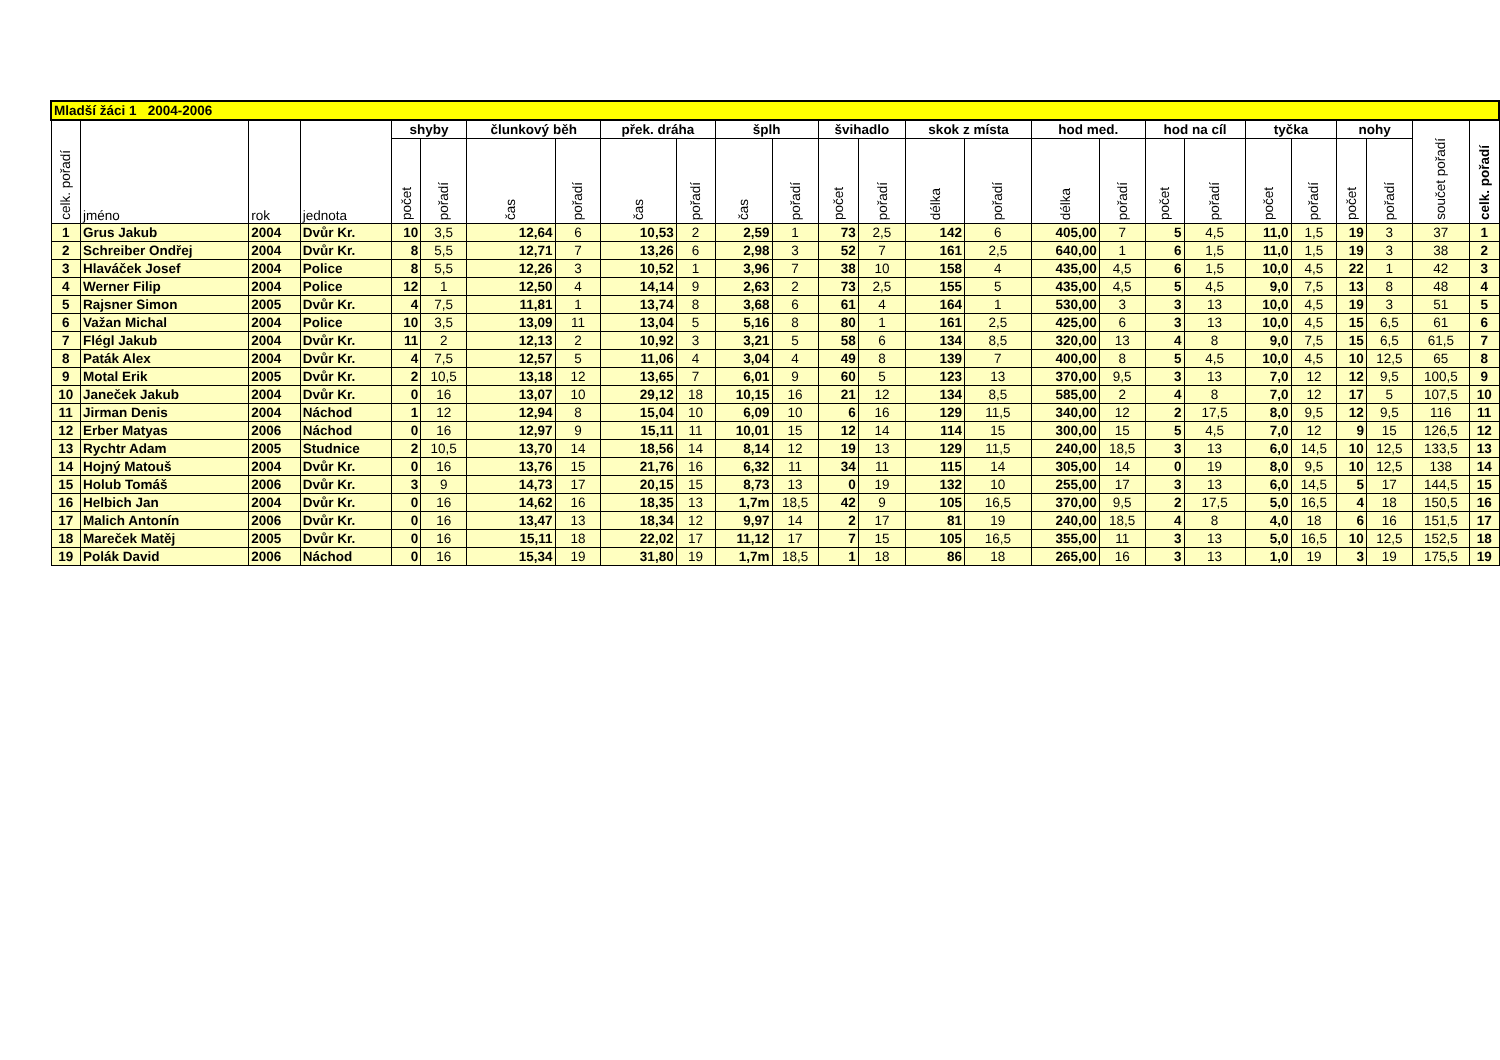| Mladší žáci 1 2004-2006 | | | | | | | | | | | | | | | | | | | | | | | | | |
| celk. pořadí | jméno | rok | jednota | shyby | | člunkový běh | | přek. dráha | | šplh | | švihadlo | | skok z místa | | hod med. | | hod na cíl | | tyčka | | nohy | | součet pořadí | celk. pořadí |
| | | | | počet | pořadí | čas | pořadí | čas | pořadí | čas | pořadí | počet | pořadí | délka | pořadí | délka | pořadí | počet | pořadí | počet | pořadí | počet | pořadí | | |
| 1 | Grus Jakub | 2004 | Dvůr Kr. | 10 | 3,5 | 12,64 | 6 | 10,53 | 2 | 2,59 | 1 | 73 | 2,5 | 142 | 6 | 405,00 | 7 | 5 | 4,5 | 11,0 | 1,5 | 19 | 3 | 37 | 1 |
| 2 | Schreiber Ondřej | 2004 | Dvůr Kr. | 8 | 5,5 | 12,71 | 7 | 13,26 | 6 | 2,98 | 3 | 52 | 7 | 161 | 2,5 | 640,00 | 1 | 6 | 1,5 | 11,0 | 1,5 | 19 | 3 | 38 | 2 |
| 3 | Hlaváček Josef | 2004 | Police | 8 | 5,5 | 12,26 | 3 | 10,52 | 1 | 3,96 | 7 | 38 | 10 | 158 | 4 | 435,00 | 4,5 | 6 | 1,5 | 10,0 | 4,5 | 22 | 1 | 42 | 3 |
| 4 | Werner Filip | 2004 | Police | 12 | 1 | 12,50 | 4 | 14,14 | 9 | 2,63 | 2 | 73 | 2,5 | 155 | 5 | 435,00 | 4,5 | 5 | 4,5 | 9,0 | 7,5 | 13 | 8 | 48 | 4 |
| 5 | Rajsner Simon | 2005 | Dvůr Kr. | 4 | 7,5 | 11,81 | 1 | 13,74 | 8 | 3,68 | 6 | 61 | 4 | 164 | 1 | 530,00 | 3 | 3 | 13 | 10,0 | 4,5 | 19 | 3 | 51 | 5 |
| 6 | Važan Michal | 2004 | Police | 10 | 3,5 | 13,09 | 11 | 13,04 | 5 | 5,16 | 8 | 80 | 1 | 161 | 2,5 | 425,00 | 6 | 3 | 13 | 10,0 | 4,5 | 15 | 6,5 | 61 | 6 |
| 7 | Flégl Jakub | 2004 | Dvůr Kr. | 11 | 2 | 12,13 | 2 | 10,92 | 3 | 3,21 | 5 | 58 | 6 | 134 | 8,5 | 320,00 | 13 | 4 | 8 | 9,0 | 7,5 | 15 | 6,5 | 61,5 | 7 |
| 8 | Paták Alex | 2004 | Dvůr Kr. | 4 | 7,5 | 12,57 | 5 | 11,06 | 4 | 3,04 | 4 | 49 | 8 | 139 | 7 | 400,00 | 8 | 5 | 4,5 | 10,0 | 4,5 | 10 | 12,5 | 65 | 8 |
| 9 | Motal Erik | 2005 | Dvůr Kr. | 2 | 10,5 | 13,18 | 12 | 13,65 | 7 | 6,01 | 9 | 60 | 5 | 123 | 13 | 370,00 | 9,5 | 3 | 13 | 7,0 | 12 | 12 | 9,5 | 100,5 | 9 |
| 10 | Janeček Jakub | 2004 | Dvůr Kr. | 0 | 16 | 13,07 | 10 | 29,12 | 18 | 10,15 | 16 | 21 | 12 | 134 | 8,5 | 585,00 | 2 | 4 | 8 | 7,0 | 12 | 17 | 5 | 107,5 | 10 |
| 11 | Jirman Denis | 2004 | Náchod | 1 | 12 | 12,94 | 8 | 15,04 | 10 | 6,09 | 10 | 6 | 16 | 129 | 11,5 | 340,00 | 12 | 2 | 17,5 | 8,0 | 9,5 | 12 | 9,5 | 116 | 11 |
| 12 | Erber Matyas | 2006 | Náchod | 0 | 16 | 12,97 | 9 | 15,11 | 11 | 10,01 | 15 | 12 | 14 | 114 | 15 | 300,00 | 15 | 5 | 4,5 | 7,0 | 12 | 9 | 15 | 126,5 | 12 |
| 13 | Rychtr Adam | 2005 | Studnice | 2 | 10,5 | 13,70 | 14 | 18,56 | 14 | 8,14 | 12 | 19 | 13 | 129 | 11,5 | 240,00 | 18,5 | 3 | 13 | 6,0 | 14,5 | 10 | 12,5 | 133,5 | 13 |
| 14 | Hojný Matouš | 2004 | Dvůr Kr. | 0 | 16 | 13,76 | 15 | 21,76 | 16 | 6,32 | 11 | 34 | 11 | 115 | 14 | 305,00 | 14 | 0 | 19 | 8,0 | 9,5 | 10 | 12,5 | 138 | 14 |
| 15 | Holub Tomáš | 2006 | Dvůr Kr. | 3 | 9 | 14,73 | 17 | 20,15 | 15 | 8,73 | 13 | 0 | 19 | 132 | 10 | 255,00 | 17 | 3 | 13 | 6,0 | 14,5 | 5 | 17 | 144,5 | 15 |
| 16 | Helbich Jan | 2004 | Dvůr Kr. | 0 | 16 | 14,62 | 16 | 18,35 | 13 | 1,7m | 18,5 | 42 | 9 | 105 | 16,5 | 370,00 | 9,5 | 2 | 17,5 | 5,0 | 16,5 | 4 | 18 | 150,5 | 16 |
| 17 | Malich Antonín | 2006 | Dvůr Kr. | 0 | 16 | 13,47 | 13 | 18,34 | 12 | 9,97 | 14 | 2 | 17 | 81 | 19 | 240,00 | 18,5 | 4 | 8 | 4,0 | 18 | 6 | 16 | 151,5 | 17 |
| 18 | Mareček Matěj | 2005 | Dvůr Kr. | 0 | 16 | 15,11 | 18 | 22,02 | 17 | 11,12 | 17 | 7 | 15 | 105 | 16,5 | 355,00 | 11 | 3 | 13 | 5,0 | 16,5 | 10 | 12,5 | 152,5 | 18 |
| 19 | Polák David | 2006 | Náchod | 0 | 16 | 15,34 | 19 | 31,80 | 19 | 1,7m | 18,5 | 1 | 18 | 86 | 18 | 265,00 | 16 | 3 | 13 | 1,0 | 19 | 3 | 19 | 175,5 | 19 |